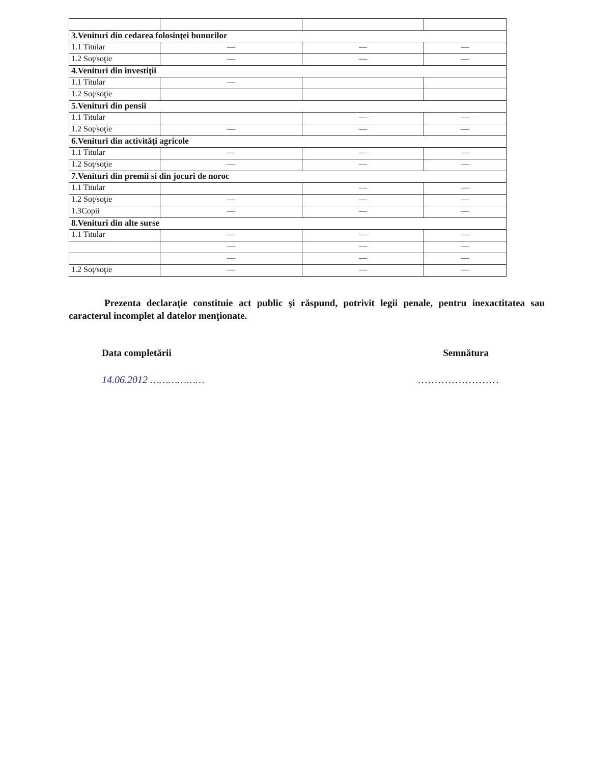| 3.Venituri din cedarea folosinţei bunurilor | | | |
| 1.1 Titular | — | — | — |
| 1.2 Soţ/soţie | — | — | — |
| 4.Venituri din investiţii | | | |
| 1.1 Titular | — | | |
| 1.2 Soţ/soţie | | | |
| 5.Venituri din pensii | | | |
| 1.1 Titular | | — | — |
| 1.2 Soţ/soţie | — | — | — |
| 6.Venituri din activităţi agricole | | | |
| 1.1 Titular | — | — | — |
| 1.2 Soţ/soţie | — | — | — |
| 7.Venituri din premii si din jocuri de noroc | | | |
| 1.1 Titular | | — | — |
| 1.2 Soţ/soţie | — | — | — |
| 1.3Copii | — | — | — |
| 8.Venituri din alte surse | | | |
| 1.1 Titular | — | — | — |
| | — | — | — |
| | — | — | — |
| 1.2 Soţ/soţie | — | — | — |
Prezenta declaraţie constituie act public şi răspund, potrivit legii penale, pentru inexactitatea sau caracterul incomplet al datelor menţionate.
Data completării Semnătura
14.06.2012 ……………… ……………………